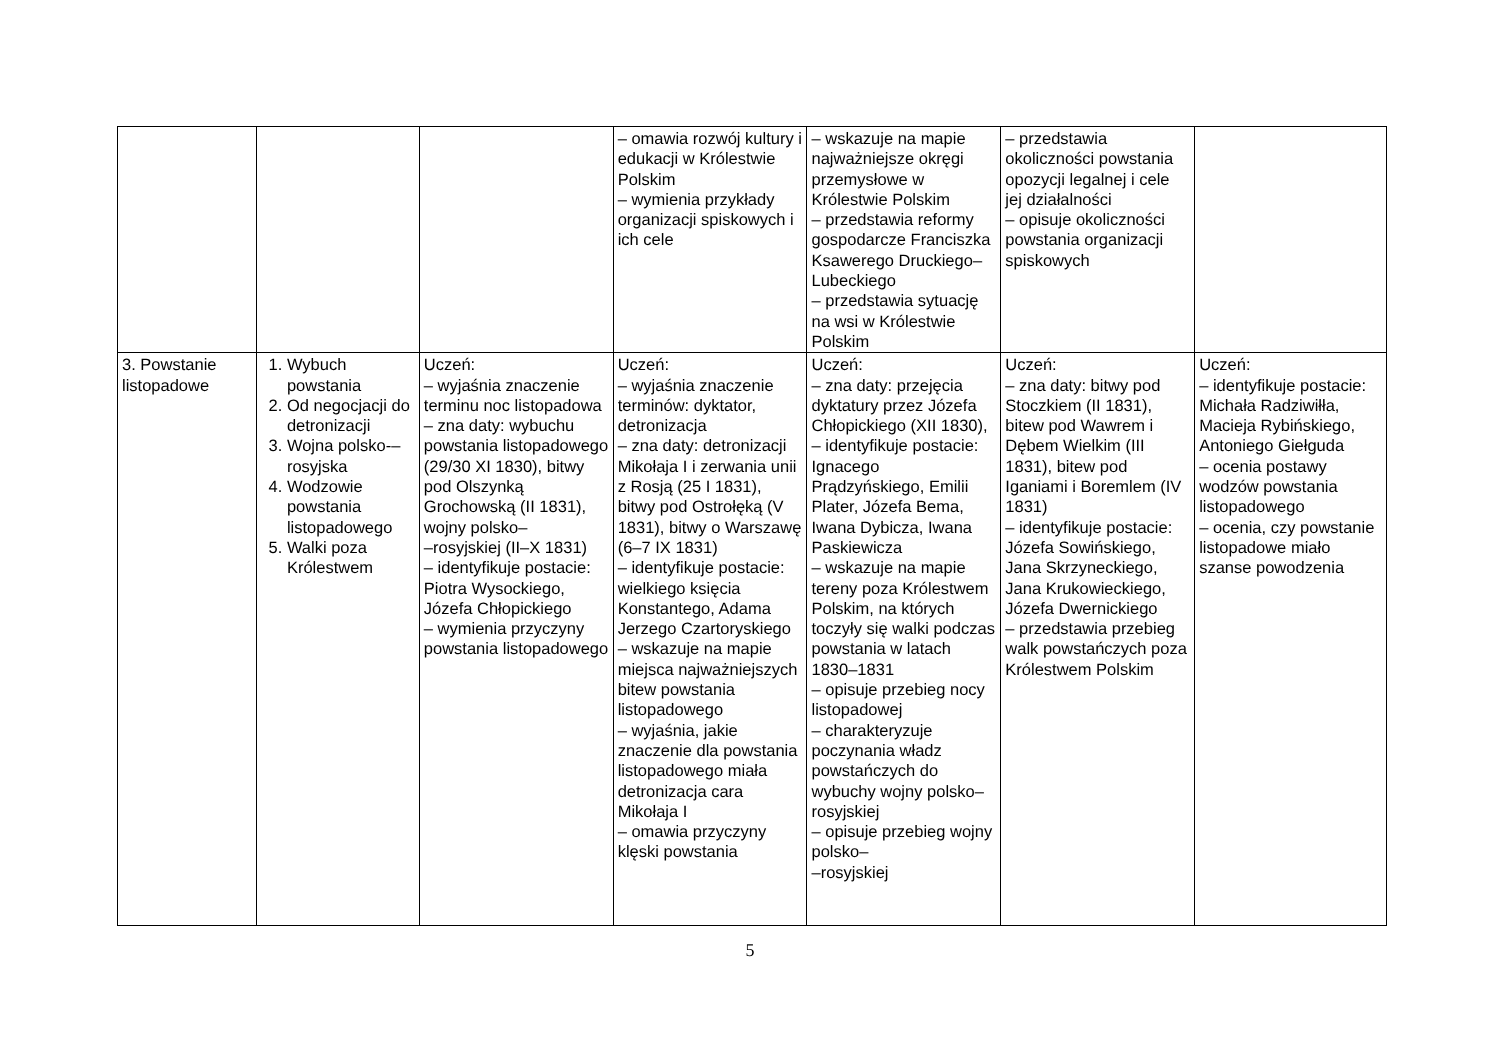| | | | – omawia rozwój kultury i edukacji w Królestwie Polskim – wymienia przykłady organizacji spiskowych i ich cele | – wskazuje na mapie najważniejsze okręgi przemysłowe w Królestwie Polskim – przedstawia reformy gospodarcze Franciszka Ksawerego Druckiego–Lubeckiego – przedstawia sytuację na wsi w Królestwie Polskim | – przedstawia okoliczności powstania opozycji legalnej i cele jej działalności – opisuje okoliczności powstania organizacji spiskowych | |
| 3. Powstanie listopadowe | 1. Wybuch powstania 2. Od negocjacji do detronizacji 3. Wojna polsko-–rosyjska 4. Wodzowie powstania listopadowego 5. Walki poza Królestwem | Uczeń: – wyjaśnia znaczenie terminu noc listopadowa – zna daty: wybuchu powstania listopadowego (29/30 XI 1830), bitwy pod Olszynką Grochowską (II 1831), wojny polsko– –rosyjskiej (II–X 1831) – identyfikuje postacie: Piotra Wysockiego, Józefa Chłopickiego – wymienia przyczyny powstania listopadowego | Uczeń: – wyjaśnia znaczenie terminów: dyktator, detronizacja – zna daty: detronizacji Mikołaja I i zerwania unii z Rosją (25 I 1831), bitwy pod Ostrołęką (V 1831), bitwy o Warszawę (6–7 IX 1831) – identyfikuje postacie: wielkiego księcia Konstantego, Adama Jerzego Czartoryskiego – wskazuje na mapie miejsca najważniejszych bitew powstania listopadowego – wyjaśnia, jakie znaczenie dla powstania listopadowego miała detronizacja cara Mikołaja I – omawia przyczyny klęski powstania | Uczeń: – zna daty: przejęcia dyktatury przez Józefa Chłopickiego (XII 1830), – identyfikuje postacie: Ignacego Prądzyńskiego, Emilii Plater, Józefa Bema, Iwana Dybicza, Iwana Paskiewicza – wskazuje na mapie tereny poza Królestwem Polskim, na których toczyły się walki podczas powstania w latach 1830–1831 – opisuje przebieg nocy listopadowej – charakteryzuje poczynania władz powstańczych do wybuchy wojny polsko–rosyjskiej – opisuje przebieg wojny polsko– –rosyjskiej | Uczeń: – zna daty: bitwy pod Stoczkiem (II 1831), bitew pod Wawrem i Dębem Wielkim (III 1831), bitew pod Iganiami i Boremlem (IV 1831) – identyfikuje postacie: Józefa Sowińskiego, Jana Skrzyneckiego, Jana Krukowieckiego, Józefa Dwernickiego – przedstawia przebieg walk powstańczych poza Królestwem Polskim | Uczeń: – identyfikuje postacie: Michała Radziwiłła, Macieja Rybińskiego, Antoniego Giełguda – ocenia postawy wodzów powstania listopadowego – ocenia, czy powstanie listopadowe miało szanse powodzenia |
5